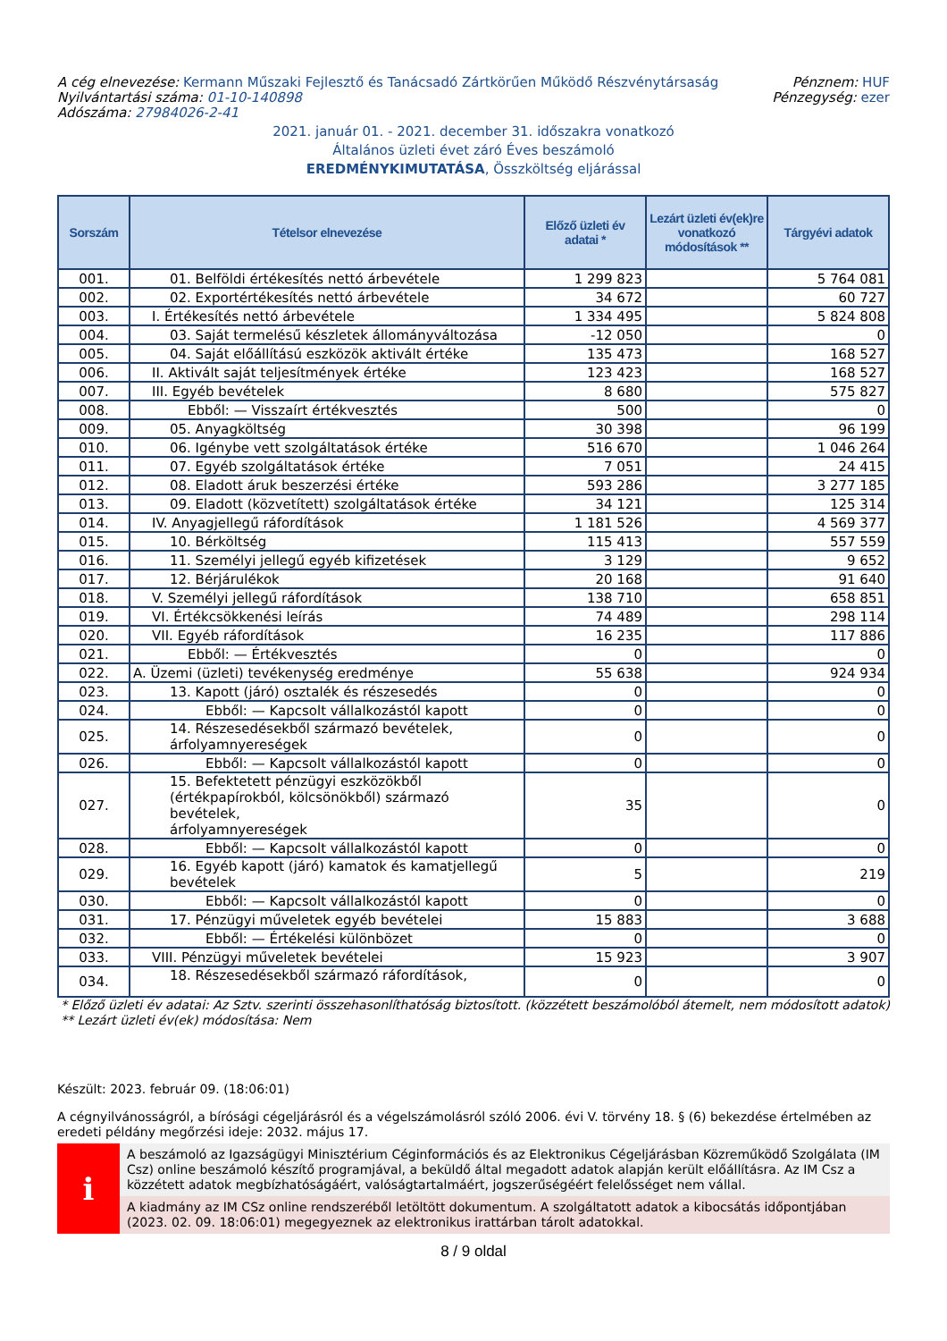A cég elnevezése: Kermann Műszaki Fejlesztő és Tanácsadó Zártkörűen Működő Részvénytársaság
Nyilvántartási száma: 01-10-140898
Adószáma: 27984026-2-41
Pénznem: HUF
Pénzegység: ezer
2021. január 01. - 2021. december 31. időszakra vonatkozó
Általános üzleti évet záró Éves beszámoló
EREDMÉNYKIMUTATÁSA, Összköltség eljárással
| Sorszám | Tételsor elnevezése | Előző üzleti év adatai * | Lezárt üzleti év(ek)re vonatkozó módosítások ** | Tárgyévi adatok |
| --- | --- | --- | --- | --- |
| 001. | 01. Belföldi értékesítés nettó árbevétele | 1 299 823 | | 5 764 081 |
| 002. | 02. Exportértékesítés nettó árbevétele | 34 672 | | 60 727 |
| 003. | I. Értékesítés nettó árbevétele | 1 334 495 | | 5 824 808 |
| 004. | 03. Saját termelésű készletek állományváltozása | -12 050 | | 0 |
| 005. | 04. Saját előállítású eszközök aktivált értéke | 135 473 | | 168 527 |
| 006. | II. Aktivált saját teljesítmények értéke | 123 423 | | 168 527 |
| 007. | III. Egyéb bevételek | 8 680 | | 575 827 |
| 008. | Ebből: — Visszaírt értékvesztés | 500 | | 0 |
| 009. | 05. Anyagköltség | 30 398 | | 96 199 |
| 010. | 06. Igénybe vett szolgáltatások értéke | 516 670 | | 1 046 264 |
| 011. | 07. Egyéb szolgáltatások értéke | 7 051 | | 24 415 |
| 012. | 08. Eladott áruk beszerzési értéke | 593 286 | | 3 277 185 |
| 013. | 09. Eladott (közvetített) szolgáltatások értéke | 34 121 | | 125 314 |
| 014. | IV. Anyagjellegű ráfordítások | 1 181 526 | | 4 569 377 |
| 015. | 10. Bérköltség | 115 413 | | 557 559 |
| 016. | 11. Személyi jellegű egyéb kifizetések | 3 129 | | 9 652 |
| 017. | 12. Bérjárulékok | 20 168 | | 91 640 |
| 018. | V. Személyi jellegű ráfordítások | 138 710 | | 658 851 |
| 019. | VI. Értékcsökkenési leírás | 74 489 | | 298 114 |
| 020. | VII. Egyéb ráfordítások | 16 235 | | 117 886 |
| 021. | Ebből: — Értékvesztés | 0 | | 0 |
| 022. | A. Üzemi (üzleti) tevékenység eredménye | 55 638 | | 924 934 |
| 023. | 13. Kapott (járó) osztalék és részesedés | 0 | | 0 |
| 024. | Ebből: — Kapcsolt vállalkozástól kapott | 0 | | 0 |
| 025. | 14. Részesedésekből származó bevételek, árfolyamnyereségek | 0 | | 0 |
| 026. | Ebből: — Kapcsolt vállalkozástól kapott | 0 | | 0 |
| 027. | 15. Befektetett pénzügyi eszközökből (értékpapírokból, kölcsönökből) származó bevételek, árfolyamnyereségek | 35 | | 0 |
| 028. | Ebből: — Kapcsolt vállalkozástól kapott | 0 | | 0 |
| 029. | 16. Egyéb kapott (járó) kamatok és kamatjellegű bevételek | 5 | | 219 |
| 030. | Ebből: — Kapcsolt vállalkozástól kapott | 0 | | 0 |
| 031. | 17. Pénzügyi műveletek egyéb bevételei | 15 883 | | 3 688 |
| 032. | Ebből: — Értékelési különbözet | 0 | | 0 |
| 033. | VIII. Pénzügyi műveletek bevételei | 15 923 | | 3 907 |
| 034. | 18. Részesedésekből származó ráfordítások, | 0 | | 0 |
* Előző üzleti év adatai: Az Sztv. szerinti összehasonlíthatóság biztosított. (közzétett beszámolóból átemelt, nem módosított adatok)
** Lezárt üzleti év(ek) módosítása: Nem
Készült: 2023. február 09. (18:06:01)
A cégnyilvánosságról, a bírósági cégeljárásról és a végelszámolásról szóló 2006. évi V. törvény 18. § (6) bekezdése értelmében az eredeti példány megőrzési ideje: 2032. május 17.
i
A beszámoló az Igazságügyi Minisztérium Céginformációs és az Elektronikus Cégeljárásban Közreműködő Szolgálata (IM Csz) online beszámoló készítő programjával, a beküldő által megadott adatok alapján került előállításra. Az IM Csz a közzétett adatok megbízhatóságáért, valóságtartalmáért, jogszerűségéért felelősséget nem vállal.
A kiadmány az IM CSz online rendszeréből letöltött dokumentum. A szolgáltatott adatok a kibocsátás időpontjában (2023. 02. 09. 18:06:01) megegyeznek az elektronikus irattárban tárolt adatokkal.
8 / 9 oldal